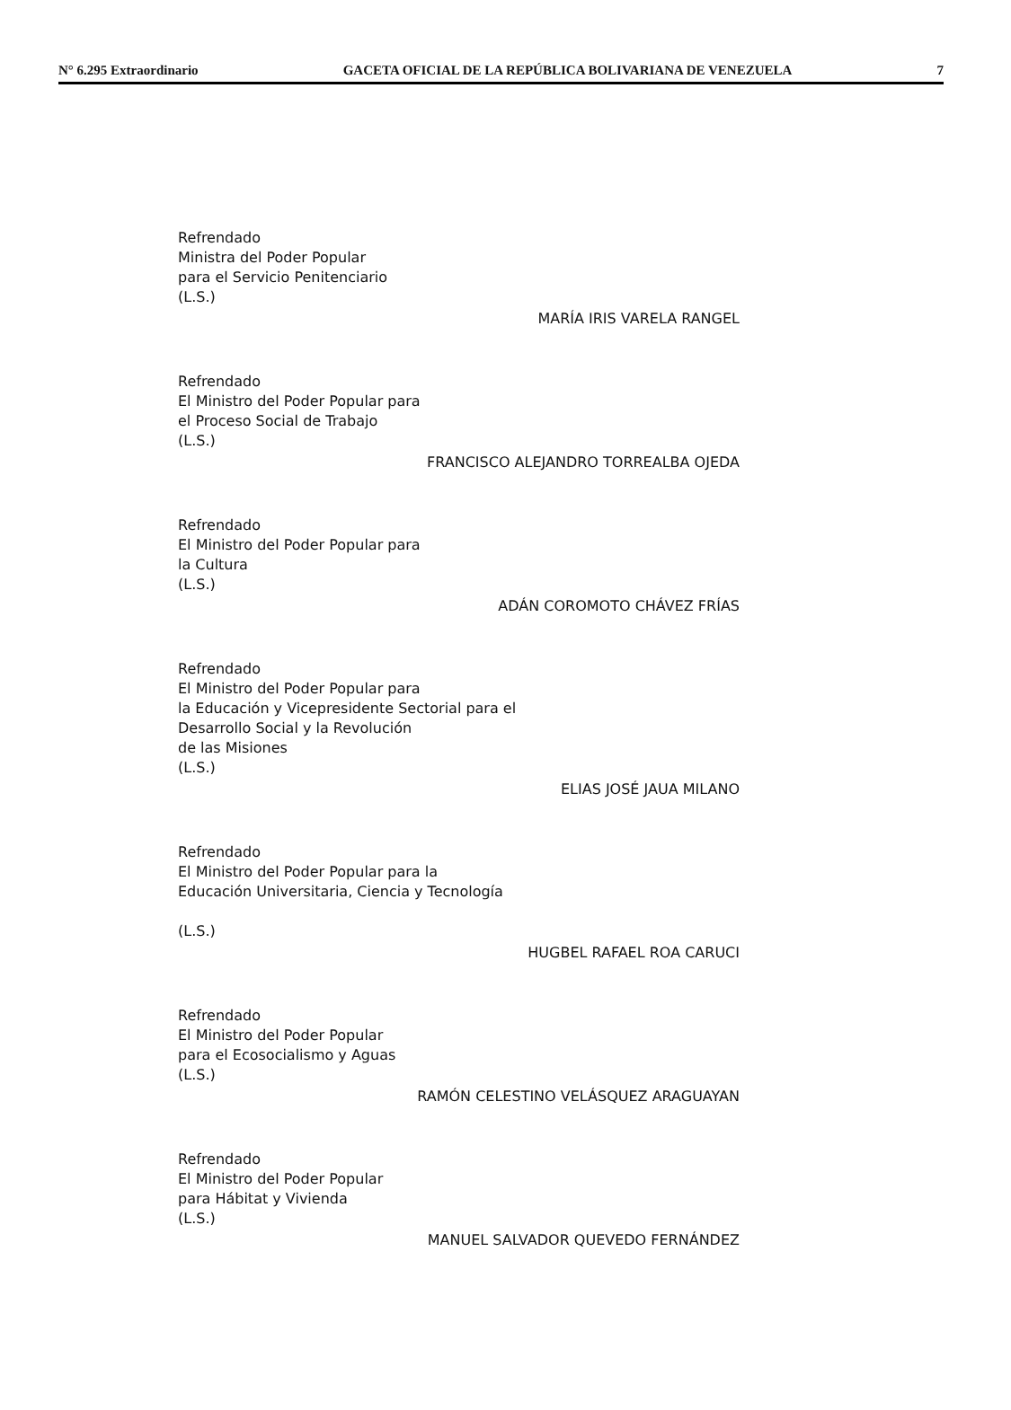N° 6.295 Extraordinario GACETA OFICIAL DE LA REPÚBLICA BOLIVARIANA DE VENEZUELA 7
Refrendado
Ministra del Poder Popular
para el Servicio Penitenciario
(L.S.)
MARÍA IRIS VARELA RANGEL
Refrendado
El Ministro del Poder Popular para
el Proceso Social de Trabajo
(L.S.)
FRANCISCO ALEJANDRO TORREALBA OJEDA
Refrendado
El Ministro del Poder Popular para
la Cultura
(L.S.)
ADÁN COROMOTO CHÁVEZ FRÍAS
Refrendado
El Ministro del Poder Popular para
la Educación y Vicepresidente Sectorial para el
Desarrollo Social y la Revolución
de las Misiones
(L.S.)
ELIAS JOSÉ JAUA MILANO
Refrendado
El Ministro del Poder Popular para la
Educación Universitaria, Ciencia y Tecnología
(L.S.)
HUGBEL RAFAEL ROA CARUCI
Refrendado
El Ministro del Poder Popular
para el Ecosocialismo y Aguas
(L.S.)
RAMÓN CELESTINO VELÁSQUEZ ARAGUAYAN
Refrendado
El Ministro del Poder Popular
para Hábitat y Vivienda
(L.S.)
MANUEL SALVADOR QUEVEDO FERNÁNDEZ